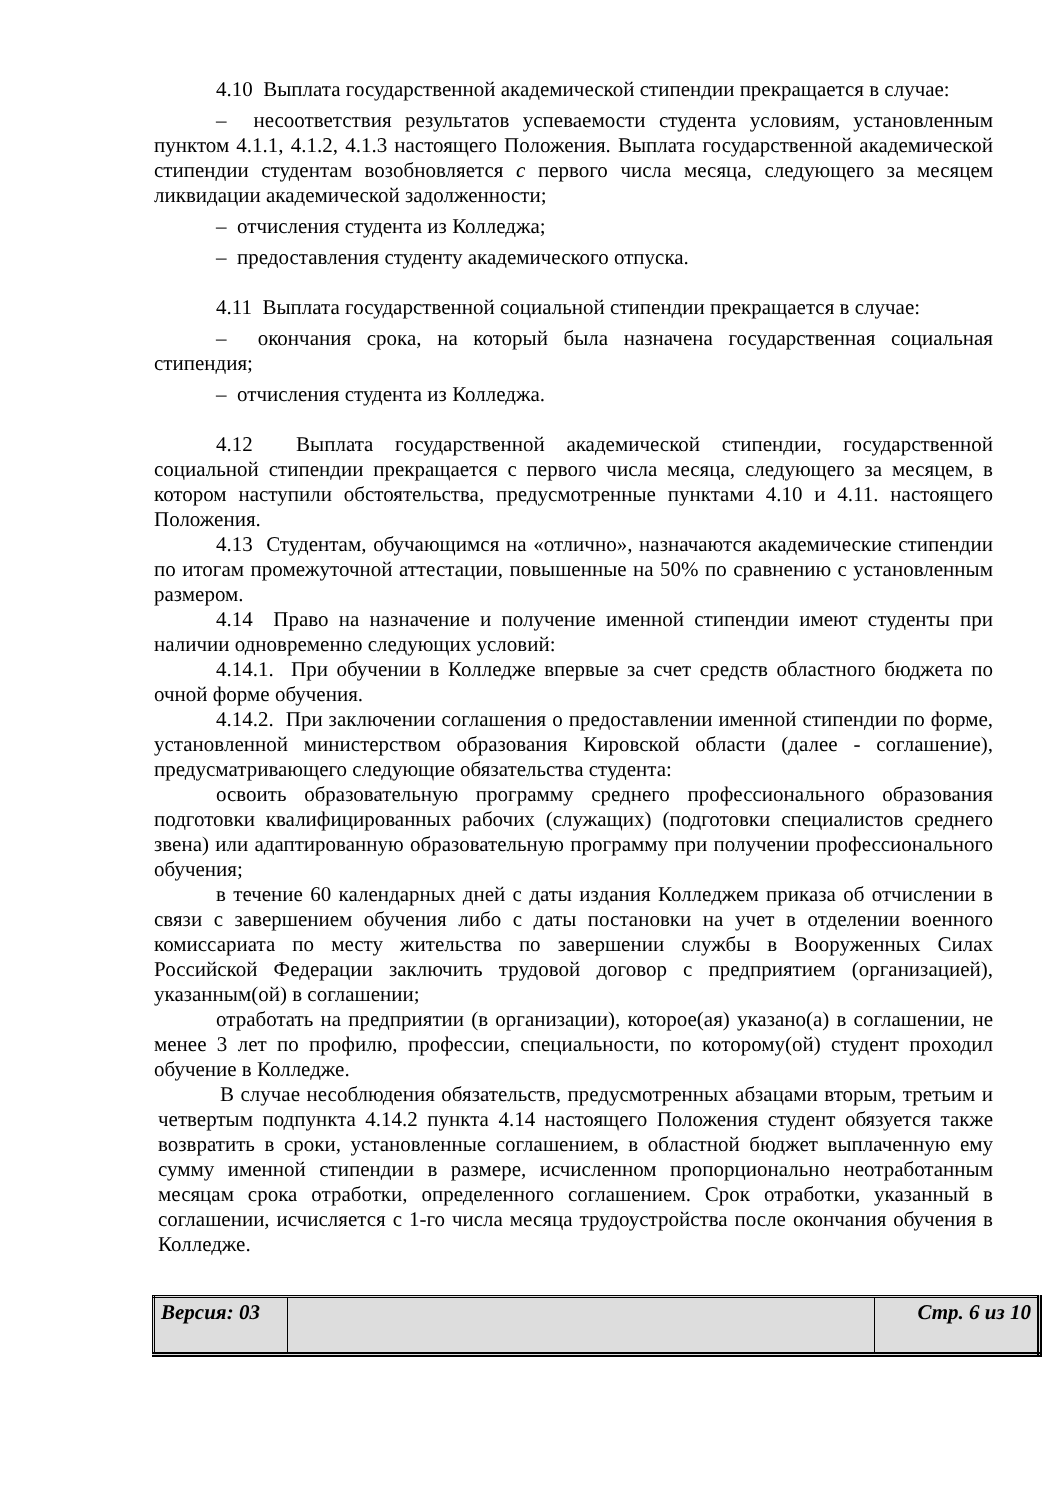4.10 Выплата государственной академической стипендии прекращается в случае:
– несоответствия результатов успеваемости студента условиям, установленным пунктом 4.1.1, 4.1.2, 4.1.3 настоящего Положения. Выплата государственной академической стипендии студентам возобновляется с первого числа месяца, следующего за месяцем ликвидации академической задолженности;
– отчисления студента из Колледжа;
– предоставления студенту академического отпуска.
4.11 Выплата государственной социальной стипендии прекращается в случае:
– окончания срока, на который была назначена государственная социальная стипендия;
– отчисления студента из Колледжа.
4.12 Выплата государственной академической стипендии, государственной социальной стипендии прекращается с первого числа месяца, следующего за месяцем, в котором наступили обстоятельства, предусмотренные пунктами 4.10 и 4.11. настоящего Положения.
4.13 Студентам, обучающимся на «отлично», назначаются академические стипендии по итогам промежуточной аттестации, повышенные на 50% по сравнению с установленным размером.
4.14 Право на назначение и получение именной стипендии имеют студенты при наличии одновременно следующих условий:
4.14.1. При обучении в Колледже впервые за счет средств областного бюджета по очной форме обучения.
4.14.2. При заключении соглашения о предоставлении именной стипендии по форме, установленной министерством образования Кировской области (далее - соглашение), предусматривающего следующие обязательства студента:
освоить образовательную программу среднего профессионального образования подготовки квалифицированных рабочих (служащих) (подготовки специалистов среднего звена) или адаптированную образовательную программу при получении профессионального обучения;
в течение 60 календарных дней с даты издания Колледжем приказа об отчислении в связи с завершением обучения либо с даты постановки на учет в отделении военного комиссариата по месту жительства по завершении службы в Вооруженных Силах Российской Федерации заключить трудовой договор с предприятием (организацией), указанным(ой) в соглашении;
отработать на предприятии (в организации), которое(ая) указано(а) в соглашении, не менее 3 лет по профилю, профессии, специальности, по которому(ой) студент проходил обучение в Колледже.
В случае несоблюдения обязательств, предусмотренных абзацами вторым, третьим и четвертым подпункта 4.14.2 пункта 4.14 настоящего Положения студент обязуется также возвратить в сроки, установленные соглашением, в областной бюджет выплаченную ему сумму именной стипендии в размере, исчисленном пропорционально неотработанным месяцам срока отработки, определенного соглашением. Срок отработки, указанный в соглашении, исчисляется с 1-го числа месяца трудоустройства после окончания обучения в Колледже.
| Версия: 03 | | Стр. 6 из 10 |